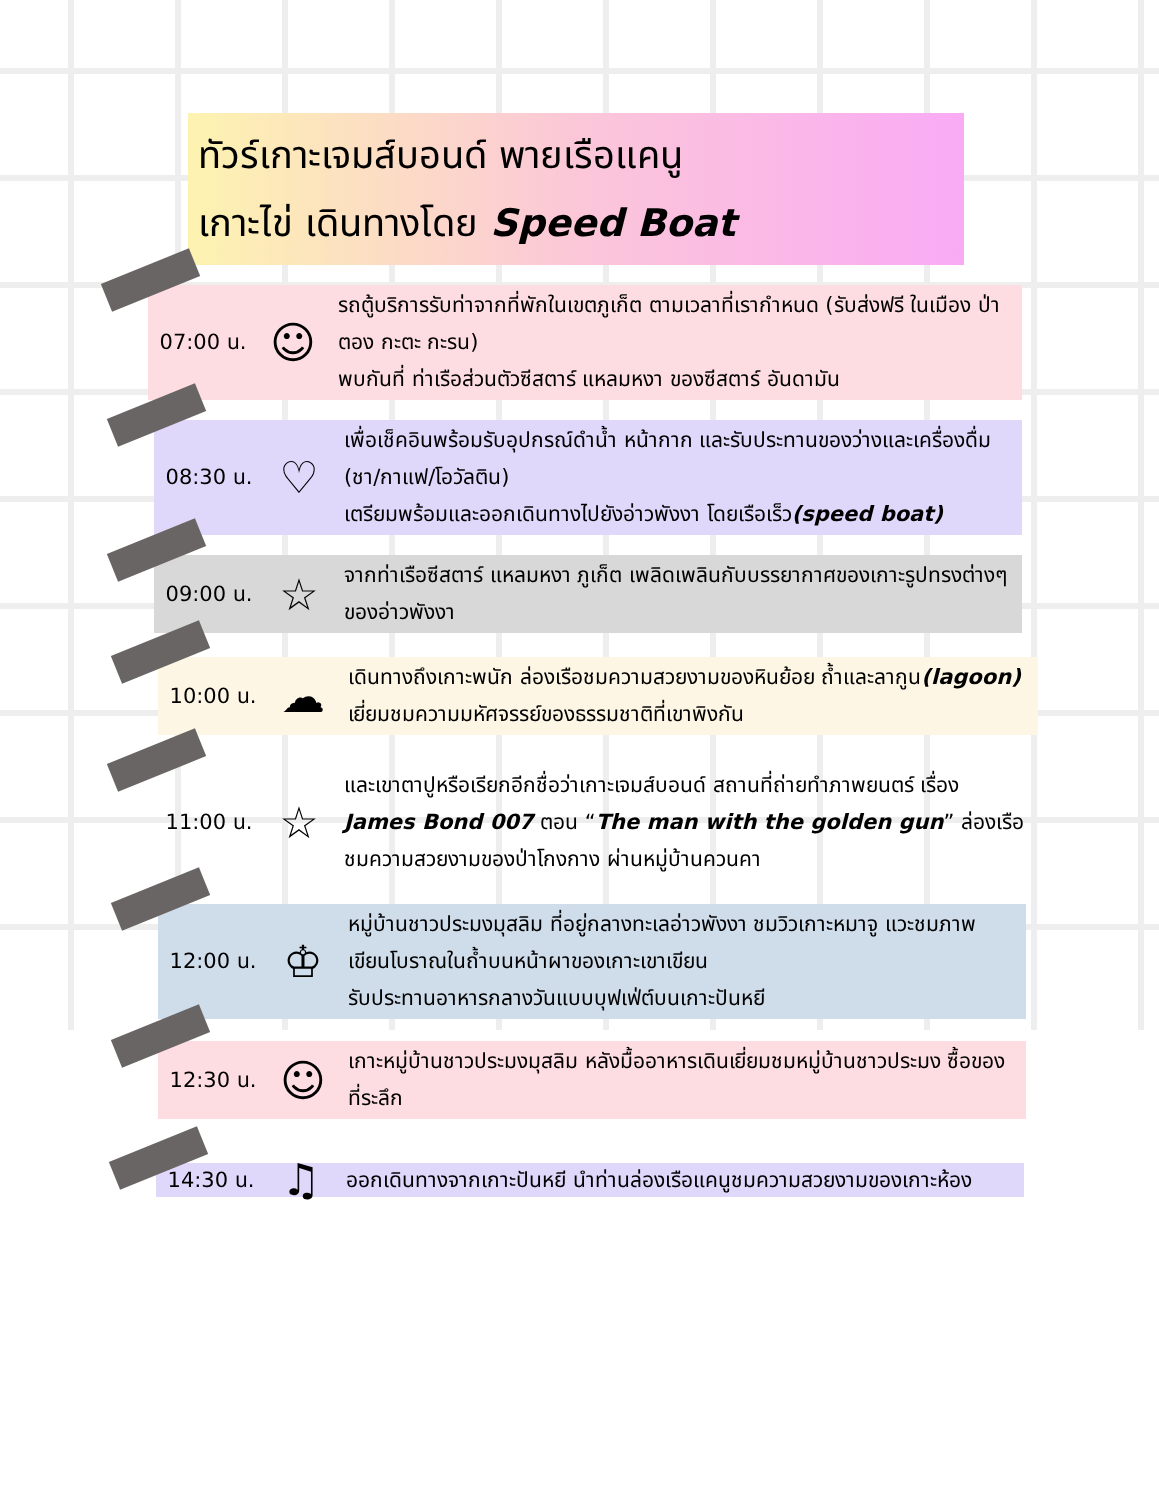ทัวร์เกาะเจมส์บอนด์ พายเรือแคนู
เกาะไข่ เดินทางโดย Speed Boat
07:00 น.
☺
รถตู้บริการรับท่าจากที่พักในเขตภูเก็ต ตามเวลาที่เรากำหนด (รับส่งฟรี ในเมือง ป่าตอง กะตะ กะรน)
พบกันที่ ท่าเรือส่วนตัวซีสตาร์ แหลมหงา ของซีสตาร์ อันดามัน
08:30 น.
♡
เพื่อเช็คอินพร้อมรับอุปกรณ์ดำน้ำ หน้ากาก และรับประทานของว่างและเครื่องดื่ม (ชา/กาแฟ/โอวัลติน)
เตรียมพร้อมและออกเดินทางไปยังอ่าวพังงา โดยเรือเร็ว(speed boat)
09:00 น.
☆
จากท่าเรือซีสตาร์ แหลมหงา ภูเก็ต เพลิดเพลินกับบรรยากาศของเกาะรูปทรงต่างๆของอ่าวพังงา
10:00 น.
☁
เดินทางถึงเกาะพนัก ล่องเรือชมความสวยงามของหินย้อย ถ้ำและลากูน(lagoon) เยี่ยมชมความมหัศจรรย์ของธรรมชาติที่เขาพิงกัน
11:00 น.
☆
และเขาตาปูหรือเรียกอีกชื่อว่าเกาะเจมส์บอนด์ สถานที่ถ่ายทำภาพยนตร์ เรื่อง James Bond 007 ตอน “The man with the golden gun” ล่องเรือชมความสวยงามของป่าโกงกาง ผ่านหมู่บ้านควนคา
12:00 น.
♔
หมู่บ้านชาวประมงมุสลิม ที่อยู่กลางทะเลอ่าวพังงา ชมวิวเกาะหมาจู แวะชมภาพเขียนโบราณในถ้ำบนหน้าผาของเกาะเขาเขียน
รับประทานอาหารกลางวันแบบบุฟเฟ่ต์บนเกาะปันหยี
12:30 น.
☺
เกาะหมู่บ้านชาวประมงมุสลิม หลังมื้ออาหารเดินเยี่ยมชมหมู่บ้านชาวประมง ซื้อของที่ระลึก
14:30 น.
♫
ออกเดินทางจากเกาะปันหยี นำท่านล่องเรือแคนูชมความสวยงามของเกาะห้อง